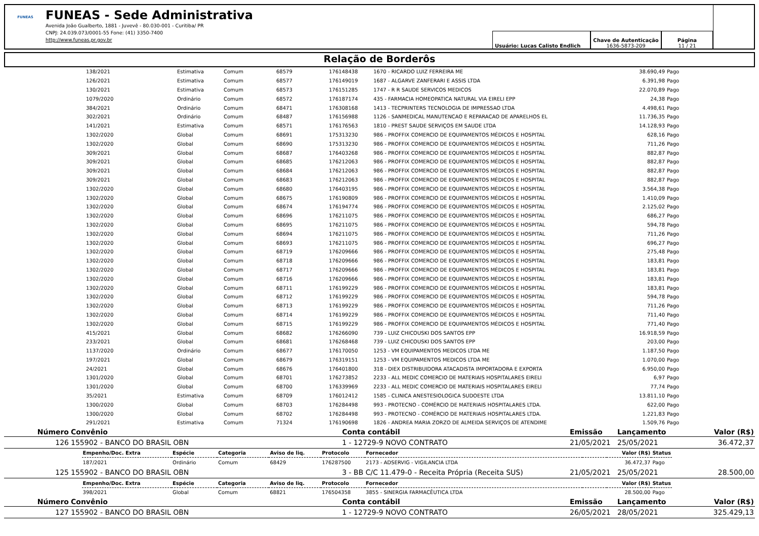FUNEAS
FUNEAS - Sede Administrativa
Avenida João Gualberto, 1881 - Juvevê - 80.030-001 - Curitiba/ PR
CNPJ: 24.039.073/0001-55 Fone: (41) 3350-7400
http://www.funeas.pr.gov.br
Usuário: Lucas Calisto Endlich Chave de Autenticação
1636-5873-209
Página
11 / 21
Relação de Borderôs
| | 138/2021 | Estimativa | Comum | 68579 | 176148438 | 1670 - RICARDO LUIZ FERREIRA ME | 38.690,49 | Pago |
| | 126/2021 | Estimativa | Comum | 68577 | 176149019 | 1687 - ALGARVE ZANFERARI E ASSIS LTDA | 6.391,98 | Pago |
| | 130/2021 | Estimativa | Comum | 68573 | 176151285 | 1747 - R R SAUDE SERVICOS MEDICOS | 22.070,89 | Pago |
| | 1079/2020 | Ordinário | Comum | 68572 | 176187174 | 435 - FARMACIA HOMEOPATICA NATURAL VIA EIRELI EPP | 24,38 | Pago |
| | 384/2021 | Ordinário | Comum | 68471 | 176308168 | 1413 - TECPRINTERS TECNOLOGIA DE IMPRESSAO LTDA | 4.498,61 | Pago |
| | 302/2021 | Ordinário | Comum | 68487 | 176156988 | 1126 - SANMEDICAL MANUTENCAO E REPARACAO DE APARELHOS EL | 11.736,35 | Pago |
| | 141/2021 | Estimativa | Comum | 68571 | 176176563 | 1810 - PREST SAUDE SERVIÇOS EM SAUDE LTDA | 14.128,93 | Pago |
| | 1302/2020 | Global | Comum | 68691 | 175313230 | 986 - PROFFIX COMERCIO DE EQUIPAMENTOS MÉDICOS E HOSPITAL | 628,16 | Pago |
| | 1302/2020 | Global | Comum | 68690 | 175313230 | 986 - PROFFIX COMERCIO DE EQUIPAMENTOS MÉDICOS E HOSPITAL | 711,26 | Pago |
| | 309/2021 | Global | Comum | 68687 | 176403268 | 986 - PROFFIX COMERCIO DE EQUIPAMENTOS MÉDICOS E HOSPITAL | 882,87 | Pago |
| | 309/2021 | Global | Comum | 68685 | 176212063 | 986 - PROFFIX COMERCIO DE EQUIPAMENTOS MÉDICOS E HOSPITAL | 882,87 | Pago |
| | 309/2021 | Global | Comum | 68684 | 176212063 | 986 - PROFFIX COMERCIO DE EQUIPAMENTOS MÉDICOS E HOSPITAL | 882,87 | Pago |
| | 309/2021 | Global | Comum | 68683 | 176212063 | 986 - PROFFIX COMERCIO DE EQUIPAMENTOS MÉDICOS E HOSPITAL | 882,87 | Pago |
| | 1302/2020 | Global | Comum | 68680 | 176403195 | 986 - PROFFIX COMERCIO DE EQUIPAMENTOS MÉDICOS E HOSPITAL | 3.564,38 | Pago |
| | 1302/2020 | Global | Comum | 68675 | 176190809 | 986 - PROFFIX COMERCIO DE EQUIPAMENTOS MÉDICOS E HOSPITAL | 1.410,09 | Pago |
| | 1302/2020 | Global | Comum | 68674 | 176194774 | 986 - PROFFIX COMERCIO DE EQUIPAMENTOS MÉDICOS E HOSPITAL | 2.125,02 | Pago |
| | 1302/2020 | Global | Comum | 68696 | 176211075 | 986 - PROFFIX COMERCIO DE EQUIPAMENTOS MÉDICOS E HOSPITAL | 686,27 | Pago |
| | 1302/2020 | Global | Comum | 68695 | 176211075 | 986 - PROFFIX COMERCIO DE EQUIPAMENTOS MÉDICOS E HOSPITAL | 594,78 | Pago |
| | 1302/2020 | Global | Comum | 68694 | 176211075 | 986 - PROFFIX COMERCIO DE EQUIPAMENTOS MÉDICOS E HOSPITAL | 711,26 | Pago |
| | 1302/2020 | Global | Comum | 68693 | 176211075 | 986 - PROFFIX COMERCIO DE EQUIPAMENTOS MÉDICOS E HOSPITAL | 696,27 | Pago |
| | 1302/2020 | Global | Comum | 68719 | 176209666 | 986 - PROFFIX COMERCIO DE EQUIPAMENTOS MÉDICOS E HOSPITAL | 275,48 | Pago |
| | 1302/2020 | Global | Comum | 68718 | 176209666 | 986 - PROFFIX COMERCIO DE EQUIPAMENTOS MÉDICOS E HOSPITAL | 183,81 | Pago |
| | 1302/2020 | Global | Comum | 68717 | 176209666 | 986 - PROFFIX COMERCIO DE EQUIPAMENTOS MÉDICOS E HOSPITAL | 183,81 | Pago |
| | 1302/2020 | Global | Comum | 68716 | 176209666 | 986 - PROFFIX COMERCIO DE EQUIPAMENTOS MÉDICOS E HOSPITAL | 183,81 | Pago |
| | 1302/2020 | Global | Comum | 68711 | 176199229 | 986 - PROFFIX COMERCIO DE EQUIPAMENTOS MÉDICOS E HOSPITAL | 183,81 | Pago |
| | 1302/2020 | Global | Comum | 68712 | 176199229 | 986 - PROFFIX COMERCIO DE EQUIPAMENTOS MÉDICOS E HOSPITAL | 594,78 | Pago |
| | 1302/2020 | Global | Comum | 68713 | 176199229 | 986 - PROFFIX COMERCIO DE EQUIPAMENTOS MÉDICOS E HOSPITAL | 711,26 | Pago |
| | 1302/2020 | Global | Comum | 68714 | 176199229 | 986 - PROFFIX COMERCIO DE EQUIPAMENTOS MÉDICOS E HOSPITAL | 711,40 | Pago |
| | 1302/2020 | Global | Comum | 68715 | 176199229 | 986 - PROFFIX COMERCIO DE EQUIPAMENTOS MÉDICOS E HOSPITAL | 771,40 | Pago |
| | 415/2021 | Global | Comum | 68682 | 176266090 | 739 - LUIZ CHICOUSKI DOS SANTOS EPP | 16.918,59 | Pago |
| | 233/2021 | Global | Comum | 68681 | 176268468 | 739 - LUIZ CHICOUSKI DOS SANTOS EPP | 203,00 | Pago |
| | 1137/2020 | Ordinário | Comum | 68677 | 176170050 | 1253 - VM EQUIPAMENTOS MEDICOS LTDA ME | 1.187,50 | Pago |
| | 197/2021 | Global | Comum | 68679 | 176319151 | 1253 - VM EQUIPAMENTOS MEDICOS LTDA ME | 1.070,00 | Pago |
| | 24/2021 | Global | Comum | 68676 | 176401800 | 318 - DIEX DISTRIBUIDORA ATACADISTA IMPORTADORA E EXPORTA | 6.950,00 | Pago |
| | 1301/2020 | Global | Comum | 68701 | 176273852 | 2233 - ALL MEDIC COMERCIO DE MATERIAIS HOSPITALARES EIRELI | 6,97 | Pago |
| | 1301/2020 | Global | Comum | 68700 | 176339969 | 2233 - ALL MEDIC COMERCIO DE MATERIAIS HOSPITALARES EIRELI | 77,74 | Pago |
| | 35/2021 | Estimativa | Comum | 68709 | 176012412 | 1585 - CLINICA ANESTESIOLOGICA SUDOESTE LTDA | 13.811,10 | Pago |
| | 1300/2020 | Global | Comum | 68703 | 176284498 | 993 - PROTECNO - COMÉRCIO DE MATERIAIS HOSPITALARES LTDA. | 622,00 | Pago |
| | 1300/2020 | Global | Comum | 68702 | 176284498 | 993 - PROTECNO - COMÉRCIO DE MATERIAIS HOSPITALARES LTDA. | 1.221,83 | Pago |
| | 291/2021 | Estimativa | Comum | 71324 | 176190698 | 1826 - ANDREA MARIA ZORZO DE ALMEIDA SERVIÇOS DE ATENDIME | 1.509,76 | Pago |
| Número | Convênio | Conta contábil | Emissão | Lançamento | Valor (R$) |
| 126 | 155902 - BANCO DO BRASIL OBN | 1 - 12729-9 NOVO CONTRATO | 21/05/2021 | 25/05/2021 | 36.472,37 |
| | Empenho/Doc. Extra | Espécie | Categoria | Aviso de liq. | Protocolo | Fornecedor | Valor (R$) | Status |
| | 187/2021 | Ordinário | Comum | 68429 | 176287500 | 2173 - ADSERVIG - VIGILANCIA LTDA | 36.472,37 | Pago |
| 125 | 155902 - BANCO DO BRASIL OBN | 3 - BB C/C 11.479-0 - Receita Própria (Receita SUS) | 21/05/2021 | 25/05/2021 | 28.500,00 |
| | Empenho/Doc. Extra | Espécie | Categoria | Aviso de liq. | Protocolo | Fornecedor | Valor (R$) | Status |
| | 398/2021 | Global | Comum | 68821 | 176504358 | 3855 - SINERGIA FARMACÊUTICA LTDA | 28.500,00 | Pago |
| Número | Convênio | Conta contábil | Emissão | Lançamento | Valor (R$) |
| 127 | 155902 - BANCO DO BRASIL OBN | 1 - 12729-9 NOVO CONTRATO | 26/05/2021 | 28/05/2021 | 325.429,13 |